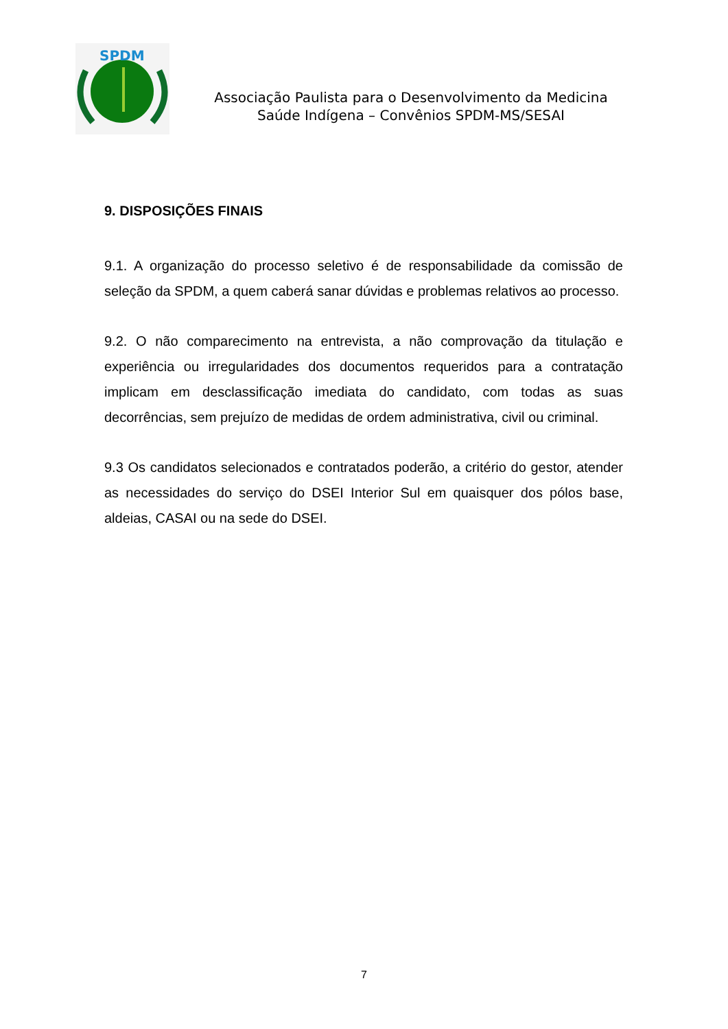SPDM
Associação Paulista para o Desenvolvimento da Medicina
Saúde Indígena – Convênios SPDM-MS/SESAI
9. DISPOSIÇÕES FINAIS
9.1. A organização do processo seletivo é de responsabilidade da comissão de seleção da SPDM, a quem caberá sanar dúvidas e problemas relativos ao processo.
9.2. O não comparecimento na entrevista, a não comprovação da titulação e experiência ou irregularidades dos documentos requeridos para a contratação implicam em desclassificação imediata do candidato, com todas as suas decorrências, sem prejuízo de medidas de ordem administrativa, civil ou criminal.
9.3 Os candidatos selecionados e contratados poderão, a critério do gestor, atender as necessidades do serviço do DSEI Interior Sul em quaisquer dos pólos base, aldeias, CASAI ou na sede do DSEI.
7